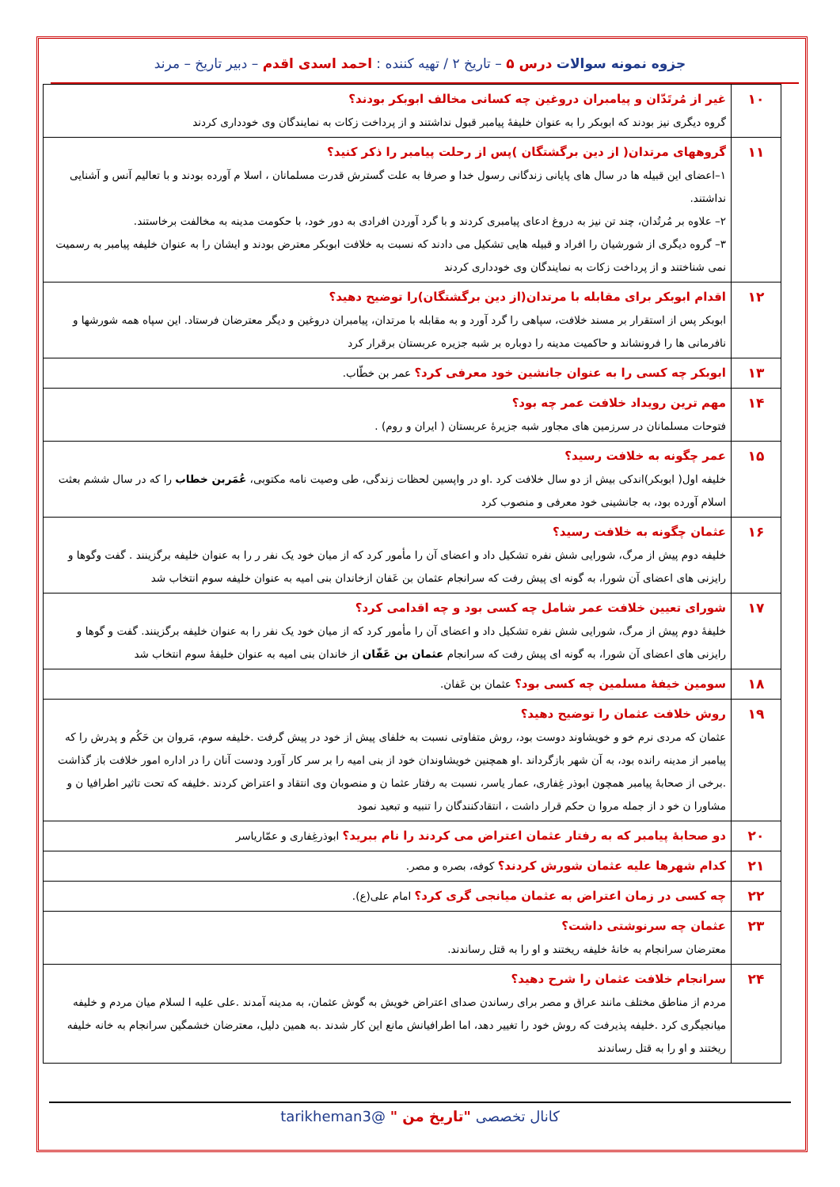جزوه نمونه سوالات درس ۵ – تاریخ ۲ / تهیه کننده : احمد اسدی اقدم – دبیر تاریخ – مرند
| ۱۰ | غیر از مُرتَدّان و پیامبران دروغین چه کسانی مخالف ابوبکر بودند؟ گروه دیگری نیز بودند که ابوبکر را به عنوان خلیفهٔ پیامبر قبول نداشتند و از پرداخت زکات به نمایندگان وی خودداری کردند |
| ۱۱ | گروههای مرتدان( از دین برگشتگان )پس از رحلت پیامبر را ذکر کنید؟ ۱–اعضای این قبیله ها در سال های پایانی زندگانی رسول خدا و صرفا به علت گسترش قدرت مسلمانان ، اسلا م آورده بودند و با تعالیم آنس و آشنایی نداشتند. ۲– علاوه بر مُرتُدان، چند تن نیز به دروغ ادعای پیامبری کردند و با گرد آوردن افرادی به دور خود، با حکومت مدینه به مخالفت برخاستند. ۳– گروه دیگری از شورشیان را افراد و قبیله هایی تشکیل می دادند که نسبت به خلافت ابوبکر معترض بودند و ایشان را به عنوان خلیفه پیامبر به رسمیت نمی شناختند و از پرداخت زکات به نمایندگان وی خودداری کردند |
| ۱۲ | اقدام ابوبکر برای مقابله با مرتدان(از دین برگشتگان)را توضیح دهید؟ ابوبکر پس از استقرار بر مسند خلافت، سپاهی را گرد آورد و به مقابله با مرتدان، پیامبران دروغین و دیگر معترضان فرستاد. این سپاه همه شورشها و نافرمانی ها را فرونشاند و حاکمیت مدینه را دوباره بر شبه جزیره عربستان برقرار کرد |
| ۱۳ | ابوبکر چه کسی را به عنوان جانشین خود معرفی کرد؟ عمر بن خطّاب. |
| ۱۴ | مهم ترین رویداد خلافت عمر چه بود؟ فتوحات مسلمانان در سرزمین های مجاور شبه جزیرهٔ عربستان ( ایران و روم) . |
| ۱۵ | عمر چگونه به خلافت رسید؟ خلیفه اول( ابوبکر)اندکی بیش از دو سال خلافت کرد .او در واپسین لحظات زندگی، طی وصیت نامه مکتوبی، عُمَربن خطاب را که در سال ششم بعثت اسلام آورده بود، به جانشینی خود معرفی و منصوب کرد |
| ۱۶ | عثمان چگونه به خلافت رسید؟ خلیفه دوم پیش از مرگ، شورایی شش نفره تشکیل داد و اعضای آن را مأمور کرد که از میان خود یک نفر ر را به عنوان خلیفه برگزینند . گفت وگوها و رایزنی های اعضای آن شورا، به گونه ای پیش رفت که سرانجام عثمان بن عَفان ازخاندان بنی امیه به عنوان خلیفه سوم انتخاب شد |
| ۱۷ | شورای تعیین خلافت عمر شامل چه کسی بود و چه اقدامی کرد؟ خلیفهٔ دوم پیش از مرگ، شورایی شش نفره تشکیل داد و اعضای آن را مأمور کرد که از میان خود یک نفر را به عنوان خلیفه برگزینند. گفت و گوها و رایزنی های اعضای آن شورا، به گونه ای پیش رفت که سرانجام عثمان بن عَفّان از خاندان بنی امیه به عنوان خلیفهٔ سوم انتخاب شد |
| ۱۸ | سومین خیفهٔ مسلمین چه کسی بود؟ عثمان بن عَفان. |
| ۱۹ | روش خلافت عثمان را توضیح دهید؟ عثمان که مردی نرم خو و خویشاوند دوست بود، روش متفاوتی نسبت به خلفای پیش از خود در پیش گرفت .خلیفه سوم، مَروان بن حَکُم و پدرش را که پیامبر از مدینه رانده بود، به آن شهر بازگرداند .او همچنین خویشاوندان خود از بنی امیه را بر سر کار آورد ودست آنان را در اداره امور خلافت باز گذاشت .برخی از صحابهٔ پیامبر همچون ابوذر غِفاری، عمار یاسر، نسبت به رفتار عثما ن و منصوبان وی انتقاد و اعتراض کردند .خلیفه که تحت تاثیر اطرافیا ن و مشاورا ن خو د از جمله مروا ن حکم قرار داشت ، انتقادکنندگان را تنبیه و تبعید نمود |
| ۲۰ | دو صحابهٔ پیامبر که به رفتار عثمان اعتراض می کردند را نام ببرید؟ ابوذرغِفاری و عمّاریاسر |
| ۲۱ | کدام شهرها علیه عثمان شورش کردند؟ کوفه، بصره و مصر. |
| ۲۲ | چه کسی در زمان اعتراض به عثمان میانجی گری کرد؟ امام علی(ع). |
| ۲۳ | عثمان چه سرنوشتی داشت؟ معترضان سرانجام به خانهٔ خلیفه ریختند و او را به قتل رساندند. |
| ۲۴ | سرانجام خلافت عثمان را شرح دهید؟ مردم از مناطق مختلف مانند عراق و مصر برای رساندن صدای اعتراض خویش به گوش عثمان، به مدینه آمدند .علی علیه ا لسلام میان مردم و خلیفه میانجیگری کرد .خلیفه پذیرفت که روش خود را تغییر دهد، اما اطرافیانش مانع این کار شدند .به همین دلیل، معترضان خشمگین سرانجام به خانه خلیفه ریختند و او را به قتل رساندند |
کانال تخصصی "تاریخ من " @tarikheman3